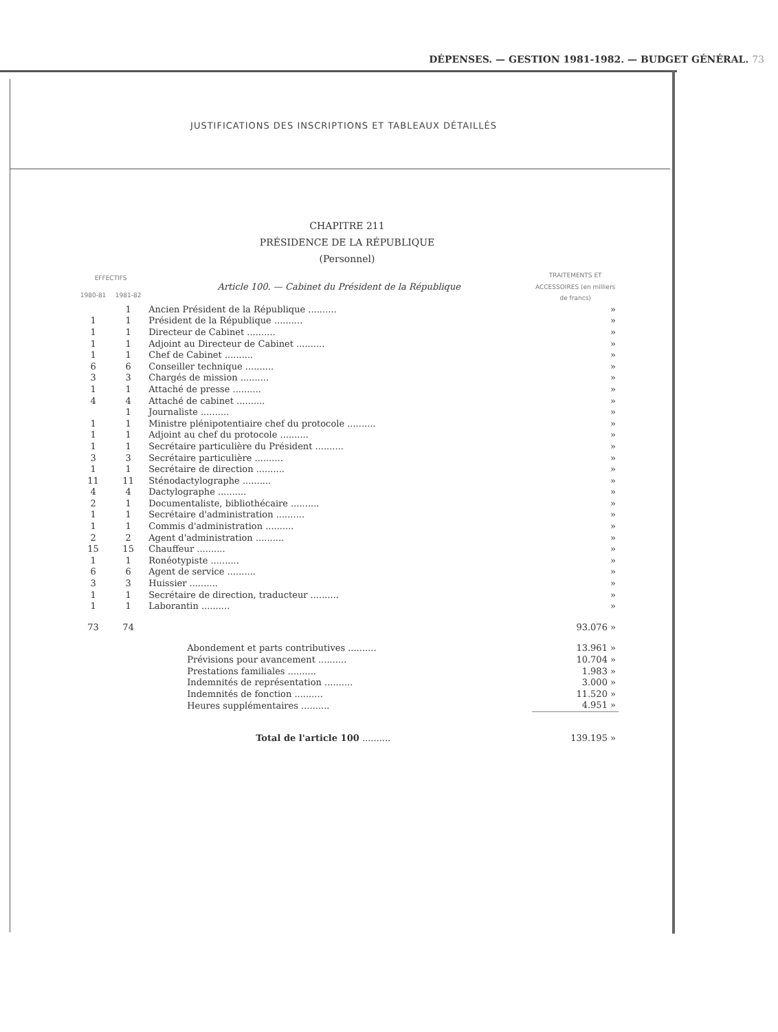DÉPENSES. — GESTION 1981-1982. — BUDGET GÉNÉRAL. 73
JUSTIFICATIONS DES INSCRIPTIONS ET TABLEAUX DÉTAILLÉS
CHAPITRE 211
PRÉSIDENCE DE LA RÉPUBLIQUE
(Personnel)
| EFFECTIFS | | Article 100. — Cabinet du Président de la République | TRAITEMENTS ET ACCESSOIRES (en milliers de francs) |
| 1980-81 | 1981-82 | | |
| | 1 | Ancien Président de la République .......... | » |
| 1 | 1 | Président de la République .......... | » |
| 1 | 1 | Directeur de Cabinet .......... | » |
| 1 | 1 | Adjoint au Directeur de Cabinet .......... | » |
| 1 | 1 | Chef de Cabinet .......... | » |
| 6 | 6 | Conseiller technique .......... | » |
| 3 | 3 | Chargés de mission .......... | » |
| 1 | 1 | Attaché de presse .......... | » |
| 4 | 4 | Attaché de cabinet .......... | » |
| | 1 | Journaliste .......... | » |
| 1 | 1 | Ministre plénipotentiaire chef du protocole .......... | » |
| 1 | 1 | Adjoint au chef du protocole .......... | » |
| 1 | 1 | Secrétaire particulière du Président .......... | » |
| 3 | 3 | Secrétaire particulière .......... | » |
| 1 | 1 | Secrétaire de direction .......... | » |
| 11 | 11 | Sténodactylographe .......... | » |
| 4 | 4 | Dactylographe .......... | » |
| 2 | 1 | Documentaliste, bibliothécaire .......... | » |
| 1 | 1 | Secrétaire d'administration .......... | » |
| 1 | 1 | Commis d'administration .......... | » |
| 2 | 2 | Agent d'administration .......... | » |
| 15 | 15 | Chauffeur .......... | » |
| 1 | 1 | Ronéotypiste .......... | » |
| 6 | 6 | Agent de service .......... | » |
| 3 | 3 | Huissier .......... | » |
| 1 | 1 | Secrétaire de direction, traducteur .......... | » |
| 1 | 1 | Laborantin .......... | » |
| 73 | 74 | | 93.076 » |
| | | Abondement et parts contributives .......... | 13.961 » |
| | | Prévisions pour avancement .......... | 10.704 » |
| | | Prestations familiales .......... | 1.983 » |
| | | Indemnités de représentation .......... | 3.000 » |
| | | Indemnités de fonction .......... | 11.520 » |
| | | Heures supplémentaires .......... | 4.951 » |
| | | Total de l'article 100 .......... | 139.195 » |